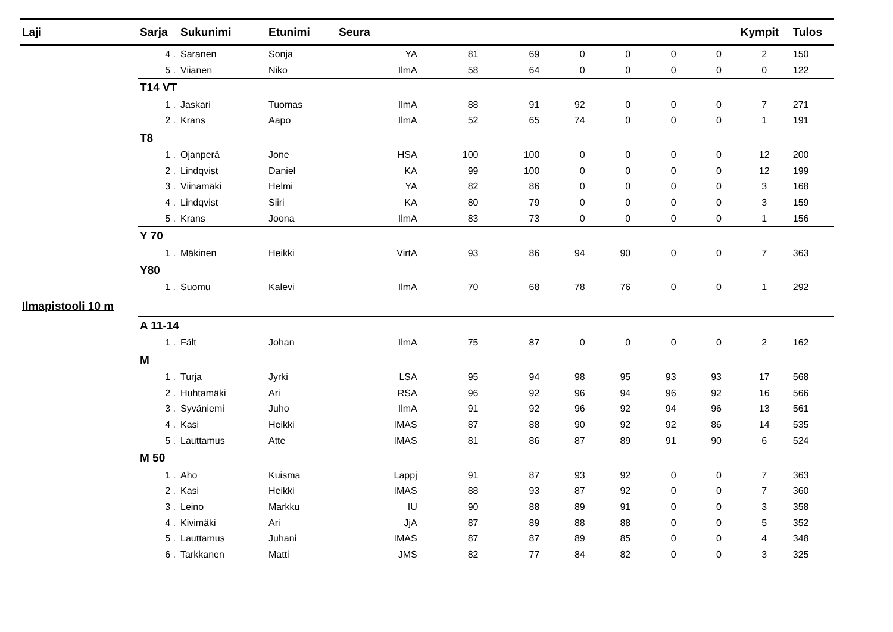| Laji | Sarja | Sukunimi | Etunimi | Seura | | | | | | | | Kympit | Tulos |
| --- | --- | --- | --- | --- | --- | --- | --- | --- | --- | --- | --- | --- | --- |
| | 4 . | Saranen | Sonja | YA | 81 | 69 | 0 | 0 | 0 | 0 | | 2 | 150 |
| | 5 . | Viianen | Niko | IlmA | 58 | 64 | 0 | 0 | 0 | 0 | | 0 | 122 |
| | T14 VT | | | | | | | | | | | | |
| | 1 . | Jaskari | Tuomas | IlmA | 88 | 91 | 92 | 0 | 0 | 0 | | 7 | 271 |
| | 2 . | Krans | Aapo | IlmA | 52 | 65 | 74 | 0 | 0 | 0 | | 1 | 191 |
| | T8 | | | | | | | | | | | | |
| | 1 . | Ojanperä | Jone | HSA | 100 | 100 | 0 | 0 | 0 | 0 | | 12 | 200 |
| | 2 . | Lindqvist | Daniel | KA | 99 | 100 | 0 | 0 | 0 | 0 | | 12 | 199 |
| | 3 . | Viinamäki | Helmi | YA | 82 | 86 | 0 | 0 | 0 | 0 | | 3 | 168 |
| | 4 . | Lindqvist | Siiri | KA | 80 | 79 | 0 | 0 | 0 | 0 | | 3 | 159 |
| | 5 . | Krans | Joona | IlmA | 83 | 73 | 0 | 0 | 0 | 0 | | 1 | 156 |
| | Y 70 | | | | | | | | | | | | |
| | 1 . | Mäkinen | Heikki | VirtA | 93 | 86 | 94 | 90 | 0 | 0 | | 7 | 363 |
| | Y80 | | | | | | | | | | | | |
| | 1 . | Suomu | Kalevi | IlmA | 70 | 68 | 78 | 76 | 0 | 0 | | 1 | 292 |
| Ilmapistooli 10 m | | | | | | | | | | | | | |
| | A 11-14 | | | | | | | | | | | | |
| | 1 . | Fält | Johan | IlmA | 75 | 87 | 0 | 0 | 0 | 0 | | 2 | 162 |
| | M | | | | | | | | | | | | |
| | 1 . | Turja | Jyrki | LSA | 95 | 94 | 98 | 95 | 93 | 93 | | 17 | 568 |
| | 2 . | Huhtamäki | Ari | RSA | 96 | 92 | 96 | 94 | 96 | 92 | | 16 | 566 |
| | 3 . | Syväniemi | Juho | IlmA | 91 | 92 | 96 | 92 | 94 | 96 | | 13 | 561 |
| | 4 . | Kasi | Heikki | IMAS | 87 | 88 | 90 | 92 | 92 | 86 | | 14 | 535 |
| | 5 . | Lauttamus | Atte | IMAS | 81 | 86 | 87 | 89 | 91 | 90 | | 6 | 524 |
| | M 50 | | | | | | | | | | | | |
| | 1 . | Aho | Kuisma | Lappj | 91 | 87 | 93 | 92 | 0 | 0 | | 7 | 363 |
| | 2 . | Kasi | Heikki | IMAS | 88 | 93 | 87 | 92 | 0 | 0 | | 7 | 360 |
| | 3 . | Leino | Markku | IU | 90 | 88 | 89 | 91 | 0 | 0 | | 3 | 358 |
| | 4 . | Kivimäki | Ari | JjA | 87 | 89 | 88 | 88 | 0 | 0 | | 5 | 352 |
| | 5 . | Lauttamus | Juhani | IMAS | 87 | 87 | 89 | 85 | 0 | 0 | | 4 | 348 |
| | 6 . | Tarkkanen | Matti | JMS | 82 | 77 | 84 | 82 | 0 | 0 | | 3 | 325 |